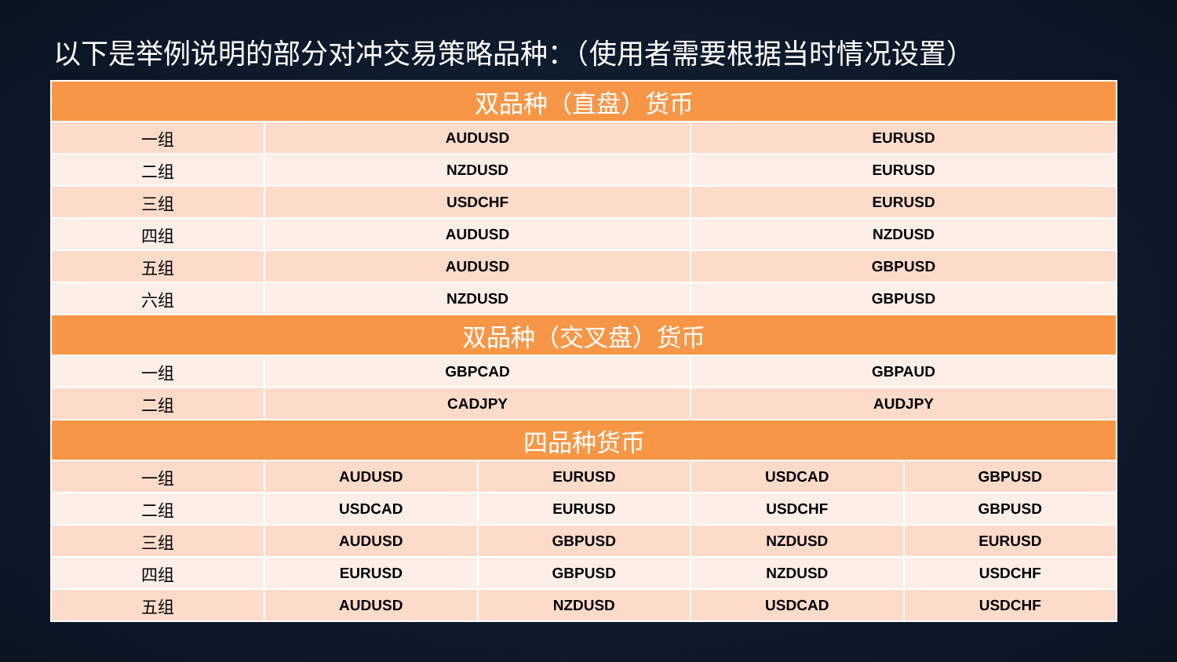以下是举例说明的部分对冲交易策略品种：（使用者需要根据当时情况设置）
| 双品种（直盘）货币 | | | | |
| --- | --- | --- | --- | --- |
| 一组 | AUDUSD | | EURUSD | |
| 二组 | NZDUSD | | EURUSD | |
| 三组 | USDCHF | | EURUSD | |
| 四组 | AUDUSD | | NZDUSD | |
| 五组 | AUDUSD | | GBPUSD | |
| 六组 | NZDUSD | | GBPUSD | |
| 双品种（交叉盘）货币 | | | | |
| 一组 | GBPCAD | | GBPAUD | |
| 二组 | CADJPY | | AUDJPY | |
| 四品种货币 | | | | |
| 一组 | AUDUSD | EURUSD | USDCAD | GBPUSD |
| 二组 | USDCAD | EURUSD | USDCHF | GBPUSD |
| 三组 | AUDUSD | GBPUSD | NZDUSD | EURUSD |
| 四组 | EURUSD | GBPUSD | NZDUSD | USDCHF |
| 五组 | AUDUSD | NZDUSD | USDCAD | USDCHF |